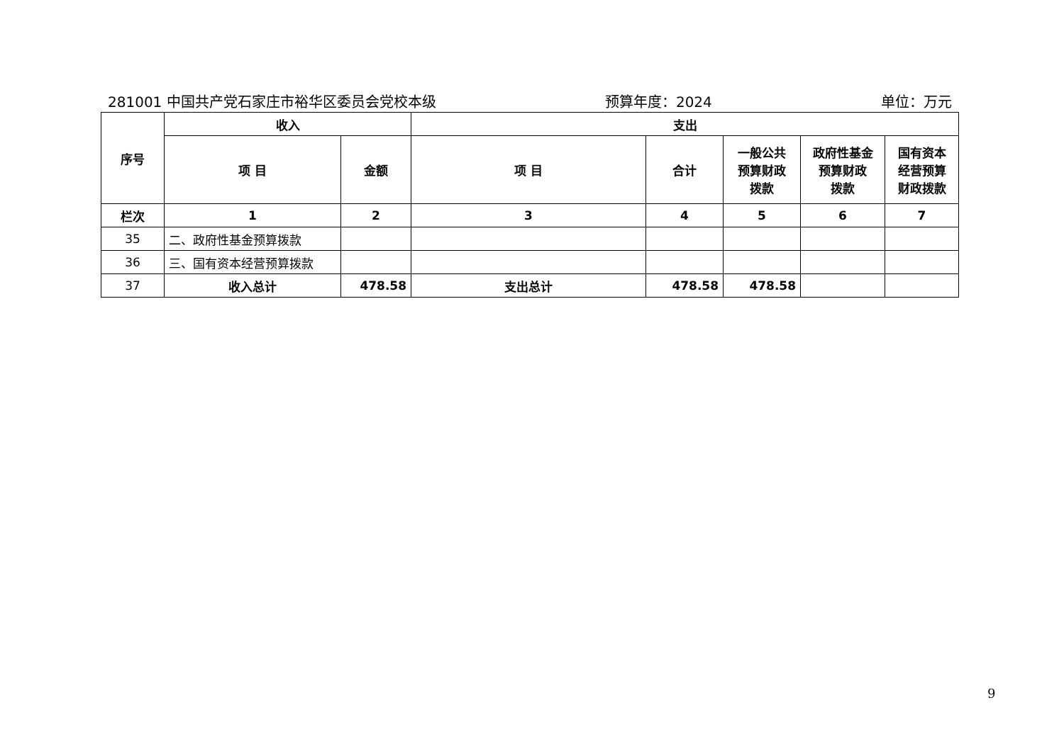281001 中国共产党石家庄市裕华区委员会党校本级 预算年度：2024 单位：万元
| 序号 | 收入 | | 支出 | | | | |
| --- | --- | --- | --- | --- | --- | --- | --- |
| | 项 目 | 金额 | 项 目 | 合计 | 一般公共 预算财政 拨款 | 政府性基金 预算财政 拨款 | 国有资本 经营预算 财政拨款 |
| 栏次 | 1 | 2 | 3 | 4 | 5 | 6 | 7 |
| 35 | 二、政府性基金预算拨款 | | | | | | |
| 36 | 三、国有资本经营预算拨款 | | | | | | |
| 37 | 收入总计 | 478.58 | 支出总计 | 478.58 | 478.58 | | |
9